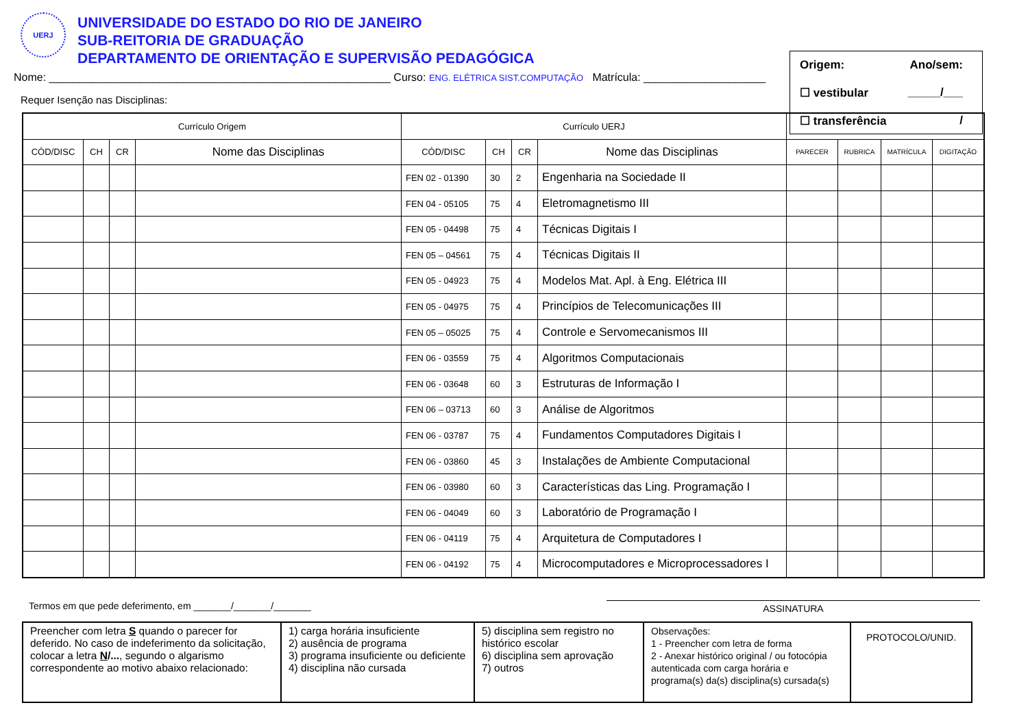UERJ
UNIVERSIDADE DO ESTADO DO RIO DE JANEIRO
SUB-REITORIA DE GRADUAÇÃO
DEPARTAMENTO DE ORIENTAÇÃO E SUPERVISÃO PEDAGÓGICA
Origem: Ano/sem:
☐ vestibular _____/___
☐ transferência /
Nome: ________________________________________________________ Curso: ENG. ELÉTRICA SIST.COMPUTAÇÃO Matrícula: ____________________
Requer Isenção nas Disciplinas:
| Currículo Origem | | | | Currículo UERJ | | | | | | | |
| --- | --- | --- | --- | --- | --- | --- | --- | --- | --- | --- | --- |
| CÓD/DISC | CH | CR | Nome das Disciplinas | CÓD/DISC | CH | CR | Nome das Disciplinas | PARECER | RUBRICA | MATRÍCULA | DIGITAÇÃO |
| | | | | FEN 02 - 01390 | 30 | 2 | Engenharia na Sociedade II | | | | |
| | | | | FEN 04 - 05105 | 75 | 4 | Eletromagnetismo III | | | | |
| | | | | FEN 05 - 04498 | 75 | 4 | Técnicas Digitais I | | | | |
| | | | | FEN 05 – 04561 | 75 | 4 | Técnicas Digitais II | | | | |
| | | | | FEN 05 - 04923 | 75 | 4 | Modelos Mat. Apl. à Eng. Elétrica III | | | | |
| | | | | FEN 05 - 04975 | 75 | 4 | Princípios de Telecomunicações III | | | | |
| | | | | FEN 05 – 05025 | 75 | 4 | Controle e Servomecanismos III | | | | |
| | | | | FEN 06 - 03559 | 75 | 4 | Algoritmos Computacionais | | | | |
| | | | | FEN 06 - 03648 | 60 | 3 | Estruturas de Informação I | | | | |
| | | | | FEN 06 – 03713 | 60 | 3 | Análise de Algoritmos | | | | |
| | | | | FEN 06 - 03787 | 75 | 4 | Fundamentos Computadores Digitais I | | | | |
| | | | | FEN 06 - 03860 | 45 | 3 | Instalações de Ambiente Computacional | | | | |
| | | | | FEN 06 - 03980 | 60 | 3 | Características das Ling. Programação I | | | | |
| | | | | FEN 06 - 04049 | 60 | 3 | Laboratório de Programação I | | | | |
| | | | | FEN 06 - 04119 | 75 | 4 | Arquitetura de Computadores I | | | | |
| | | | | FEN 06 - 04192 | 75 | 4 | Microcomputadores e Microprocessadores I | | | | |
Termos em que pede deferimento, em _______/_______/_______
ASSINATURA
| Preencher com letra S quando o parecer for deferido. No caso de indeferimento da solicitação, colocar a letra N /... , segundo o algarismo correspondente ao motivo abaixo relacionado: | 1) carga horária insuficiente 2) ausência de programa 3) programa insuficiente ou deficiente 4) disciplina não cursada | 5) disciplina sem registro no histórico escolar 6) disciplina sem aprovação 7) outros | Observações: 1 - Preencher com letra de forma 2 - Anexar histórico original / ou fotocópia autenticada com carga horária e programa(s) da(s) disciplina(s) cursada(s) | PROTOCOLO/UNID. |